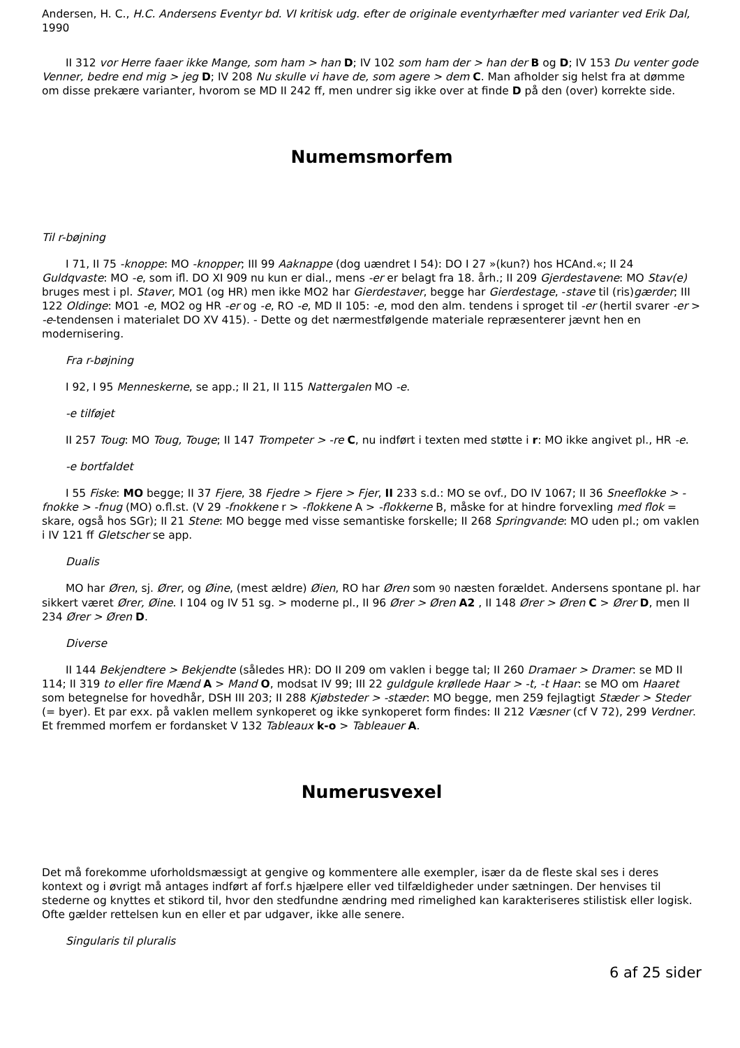Andersen, H. C., H.C. Andersens Eventyr bd. VI kritisk udg. efter de originale eventyrhæfter med varianter ved Erik Dal, 1990
II 312 vor Herre faaer ikke Mange, som ham > han D; IV 102 som ham der > han der B og D; IV 153 Du venter gode Venner, bedre end mig > jeg D; IV 208 Nu skulle vi have de, som agere > dem C. Man afholder sig helst fra at dømme om disse prekære varianter, hvorom se MD II 242 ff, men undrer sig ikke over at finde D på den (over) korrekte side.
Numemsmorfem
Til r-bøjning
I 71, II 75 -knoppe: MO -knopper; III 99 Aaknappe (dog uændret I 54): DO I 27 »(kun?) hos HCAnd.«; II 24 Guldqvaste: MO -e, som ifl. DO XI 909 nu kun er dial., mens -er er belagt fra 18. årh.; II 209 Gjerdestavene: MO Stav(e) bruges mest i pl. Staver, MO1 (og HR) men ikke MO2 har Gierdestaver, begge har Gierdestage, -stave til (ris)gærder; III 122 Oldinge: MO1 -e, MO2 og HR -er og -e, RO -e, MD II 105: -e, mod den alm. tendens i sproget til -er (hertil svarer -er > -e-tendensen i materialet DO XV 415). - Dette og det nærmestfølgende materiale repræsenterer jævnt hen en modernisering.
Fra r-bøjning
I 92, I 95 Menneskerne, se app.; II 21, II 115 Nattergalen MO -e.
-e tilføjet
II 257 Toug: MO Toug, Touge; II 147 Trompeter > -re C, nu indført i texten med støtte i r: MO ikke angivet pl., HR -e.
-e bortfaldet
I 55 Fiske: MO begge; II 37 Fjere, 38 Fjedre > Fjere > Fjer, II 233 s.d.: MO se ovf., DO IV 1067; II 36 Sneeflokke > -fnokke > -fnug (MO) o.fl.st. (V 29 -fnokkene r > -flokkene A > -flokkerne B, måske for at hindre forvexling med flok = skare, også hos SGr); II 21 Stene: MO begge med visse semantiske forskelle; II 268 Springvande: MO uden pl.; om vaklen i IV 121 ff Gletscher se app.
Dualis
MO har Øren, sj. Ører, og Øine, (mest ældre) Øien, RO har Øren som 90 næsten forældet. Andersens spontane pl. har sikkert været Ører, Øine. I 104 og IV 51 sg. > moderne pl., II 96 Ører > Øren A2 , II 148 Ører > Øren C > Ører D, men II 234 Ører > Øren D.
Diverse
II 144 Bekjendtere > Bekjendte (således HR): DO II 209 om vaklen i begge tal; II 260 Dramaer > Dramer: se MD II 114; II 319 to eller fire Mænd A > Mand O, modsat IV 99; III 22 guldgule krøllede Haar > -t, -t Haar: se MO om Haaret som betegnelse for hovedhår, DSH III 203; II 288 Kjøbsteder > -stæder: MO begge, men 259 fejlagtigt Stæder > Steder (= byer). Et par exx. på vaklen mellem synkoperet og ikke synkoperet form findes: II 212 Væsner (cf V 72), 299 Verdner. Et fremmed morfem er fordansket V 132 Tableaux k-o > Tableauer A.
Numerusvexel
Det må forekomme uforholdsmæssigt at gengive og kommentere alle exempler, især da de fleste skal ses i deres kontext og i øvrigt må antages indført af forf.s hjælpere eller ved tilfældigheder under sætningen. Der henvises til stederne og knyttes et stikord til, hvor den stedfundne ændring med rimelighed kan karakteriseres stilistisk eller logisk. Ofte gælder rettelsen kun en eller et par udgaver, ikke alle senere.
Singularis til pluralis
6 af 25 sider